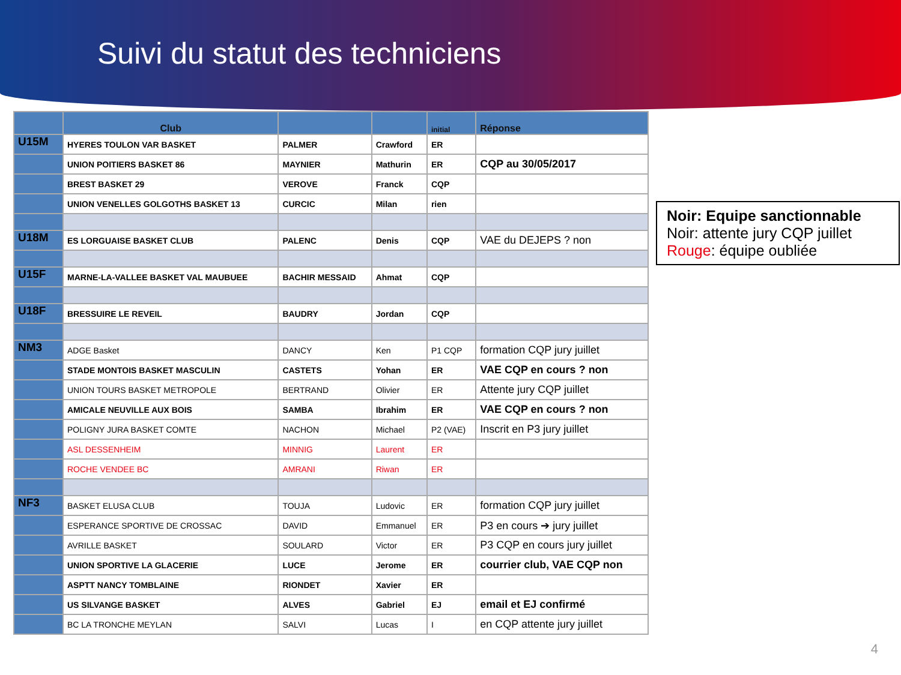Suivi du statut des techniciens
| | Club | | | initial | Réponse |
| --- | --- | --- | --- | --- | --- |
| U15M | HYERES TOULON VAR BASKET | PALMER | Crawford | ER | |
| | UNION POITIERS BASKET 86 | MAYNIER | Mathurin | ER | CQP au 30/05/2017 |
| | BREST BASKET 29 | VEROVE | Franck | CQP | |
| | UNION VENELLES GOLGOTHS BASKET 13 | CURCIC | Milan | rien | |
| U18M | ES LORGUAISE BASKET CLUB | PALENC | Denis | CQP | VAE du DEJEPS ? non |
| U15F | MARNE-LA-VALLEE BASKET VAL MAUBUEE | BACHIR MESSAID | Ahmat | CQP | |
| U18F | BRESSUIRE LE REVEIL | BAUDRY | Jordan | CQP | |
| NM3 | ADGE Basket | DANCY | Ken | P1 CQP | formation CQP jury juillet |
| | STADE MONTOIS BASKET MASCULIN | CASTETS | Yohan | ER | VAE CQP en cours ? non |
| | UNION TOURS BASKET METROPOLE | BERTRAND | Olivier | ER | Attente jury CQP juillet |
| | AMICALE NEUVILLE AUX BOIS | SAMBA | Ibrahim | ER | VAE CQP en cours ? non |
| | POLIGNY JURA BASKET COMTE | NACHON | Michael | P2 (VAE) | Inscrit en P3 jury juillet |
| | ASL DESSENHEIM | MINNIG | Laurent | ER | |
| | ROCHE VENDEE BC | AMRANI | Riwan | ER | |
| NF3 | BASKET ELUSA CLUB | TOUJA | Ludovic | ER | formation CQP jury juillet |
| | ESPERANCE SPORTIVE DE CROSSAC | DAVID | Emmanuel | ER | P3 en cours ➔ jury juillet |
| | AVRILLE BASKET | SOULARD | Victor | ER | P3 CQP en cours jury juillet |
| | UNION SPORTIVE LA GLACERIE | LUCE | Jerome | ER | courrier club, VAE CQP non |
| | ASPTT NANCY TOMBLAINE | RIONDET | Xavier | ER | |
| | US SILVANGE BASKET | ALVES | Gabriel | EJ | email et EJ confirmé |
| | BC LA TRONCHE MEYLAN | SALVI | Lucas | I | en CQP attente jury juillet |
Noir: Equipe sanctionnable
Noir: attente jury CQP juillet
Rouge: équipe oubliée
4